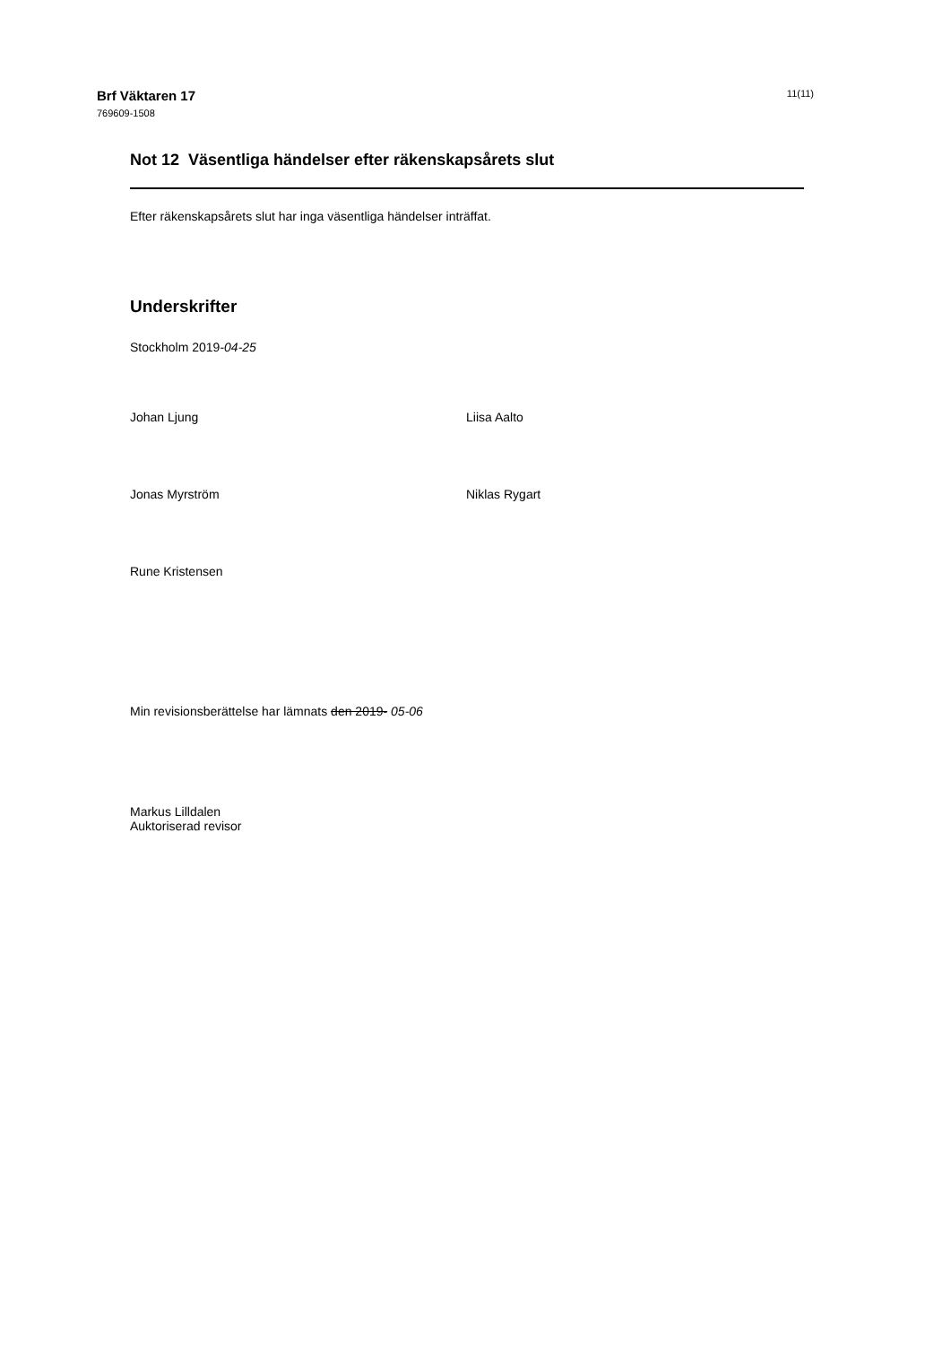Brf Väktaren 17
769609-1508
11(11)
Not 12 Väsentliga händelser efter räkenskapsårets slut
Efter räkenskapsårets slut har inga väsentliga händelser inträffat.
Underskrifter
Stockholm 2019-04-25
Johan Ljung
Liisa Aalto
Jonas Myrström
Niklas Rygart
Rune Kristensen
Min revisionsberättelse har lämnats den 2019- 05-06
Markus Lilldalen
Auktoriserad revisor